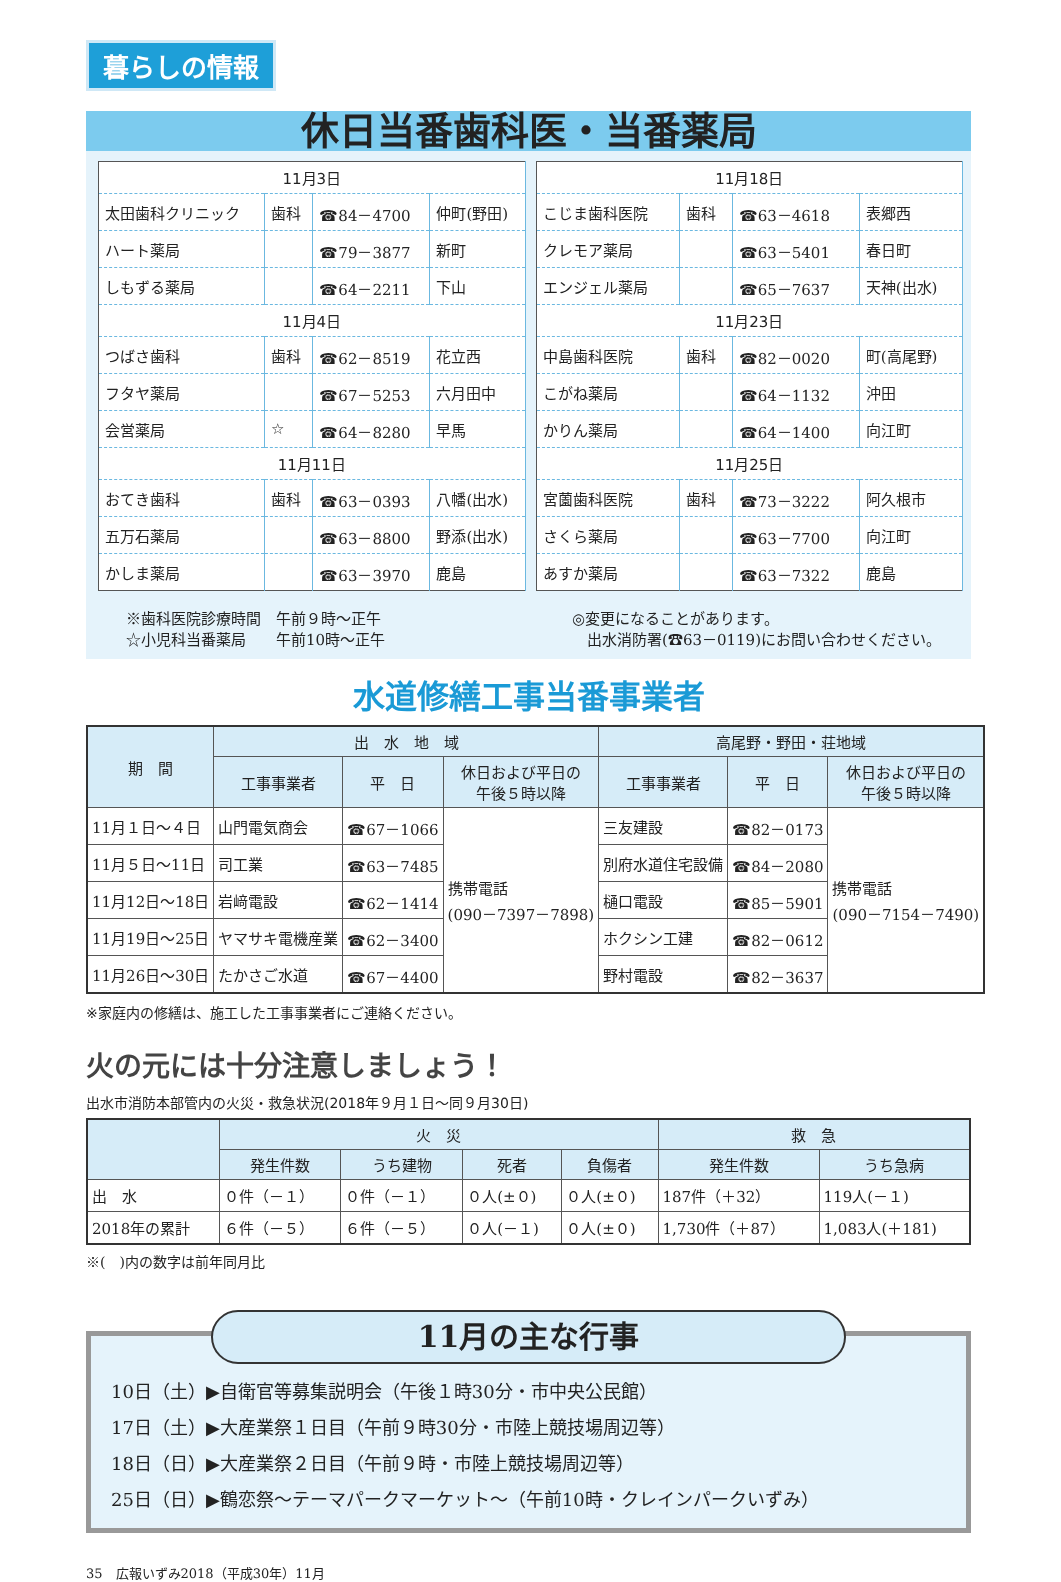暮らしの情報
休日当番歯科医・当番薬局
| 11月3日 | | | |
| 太田歯科クリニック | 歯科 | ☎84－4700 | 仲町(野田) |
| ハート薬局 | | ☎79－3877 | 新町 |
| しもずる薬局 | | ☎64－2211 | 下山 |
| 11月4日 | | | |
| つばさ歯科 | 歯科 | ☎62－8519 | 花立西 |
| フタヤ薬局 | | ☎67－5253 | 六月田中 |
| 会営薬局 | ☆ | ☎64－8280 | 早馬 |
| 11月11日 | | | |
| おてき歯科 | 歯科 | ☎63－0393 | 八幡(出水) |
| 五万石薬局 | | ☎63－8800 | 野添(出水) |
| かしま薬局 | | ☎63－3970 | 鹿島 |
| 11月18日 | | | |
| こじま歯科医院 | 歯科 | ☎63－4618 | 表郷西 |
| クレモア薬局 | | ☎63－5401 | 春日町 |
| エンジェル薬局 | | ☎65－7637 | 天神(出水) |
| 11月23日 | | | |
| 中島歯科医院 | 歯科 | ☎82－0020 | 町(高尾野) |
| こがね薬局 | | ☎64－1132 | 沖田 |
| かりん薬局 | | ☎64－1400 | 向江町 |
| 11月25日 | | | |
| 宮薗歯科医院 | 歯科 | ☎73－3222 | 阿久根市 |
| さくら薬局 | | ☎63－7700 | 向江町 |
| あすか薬局 | | ☎63－7322 | 鹿島 |
※歯科医院診療時間　午前９時～正午
☆小児科当番薬局　　午前10時～正午
◎変更になることがあります。
　出水消防署(☎63－0119)にお問い合わせください。
水道修繕工事当番事業者
| 期 間 | 出 水 地 域 | | | 高尾野・野田・荘地域 | | |
| --- | --- | --- | --- | --- | --- | --- |
| | 工事事業者 | 平 日 | 休日および平日の 午後５時以降 | 工事事業者 | 平 日 | 休日および平日の 午後５時以降 |
| 11月１日～４日 | 山門電気商会 | ☎67－1066 | 携帯電話 (090－7397－7898) | 三友建設 | ☎82－0173 | 携帯電話 (090－7154－7490) |
| 11月５日～11日 | 司工業 | ☎63－7485 | | 別府水道住宅設備 | ☎84－2080 | |
| 11月12日～18日 | 岩﨑電設 | ☎62－1414 | | 樋口電設 | ☎85－5901 | |
| 11月19日～25日 | ヤマサキ電機産業 | ☎62－3400 | | ホクシン工建 | ☎82－0612 | |
| 11月26日～30日 | たかさご水道 | ☎67－4400 | | 野村電設 | ☎82－3637 | |
※家庭内の修繕は、施工した工事事業者にご連絡ください。
火の元には十分注意しましょう！
出水市消防本部管内の火災・救急状況(2018年９月１日～同９月30日)
| | 火 災 | | | | 救 急 | |
| --- | --- | --- | --- | --- | --- | --- |
| | 発生件数 | うち建物 | 死者 | 負傷者 | 発生件数 | うち急病 |
| 出 水 | ０件（－１） | ０件（－１） | ０人(±０) | ０人(±０) | 187件（＋32） | 119人(－１) |
| 2018年の累計 | ６件（－５） | ６件（－５） | ０人(－１) | ０人(±０) | 1,730件（＋87） | 1,083人(＋181) |
※(　)内の数字は前年同月比
11月の主な行事
10日（土）▶自衛官等募集説明会（午後１時30分・市中央公民館）
17日（土）▶大産業祭１日目（午前９時30分・市陸上競技場周辺等）
18日（日）▶大産業祭２日目（午前９時・市陸上競技場周辺等）
25日（日）▶鶴恋祭～テーマパークマーケット～（午前10時・クレインパークいずみ）
35　広報いずみ2018（平成30年）11月